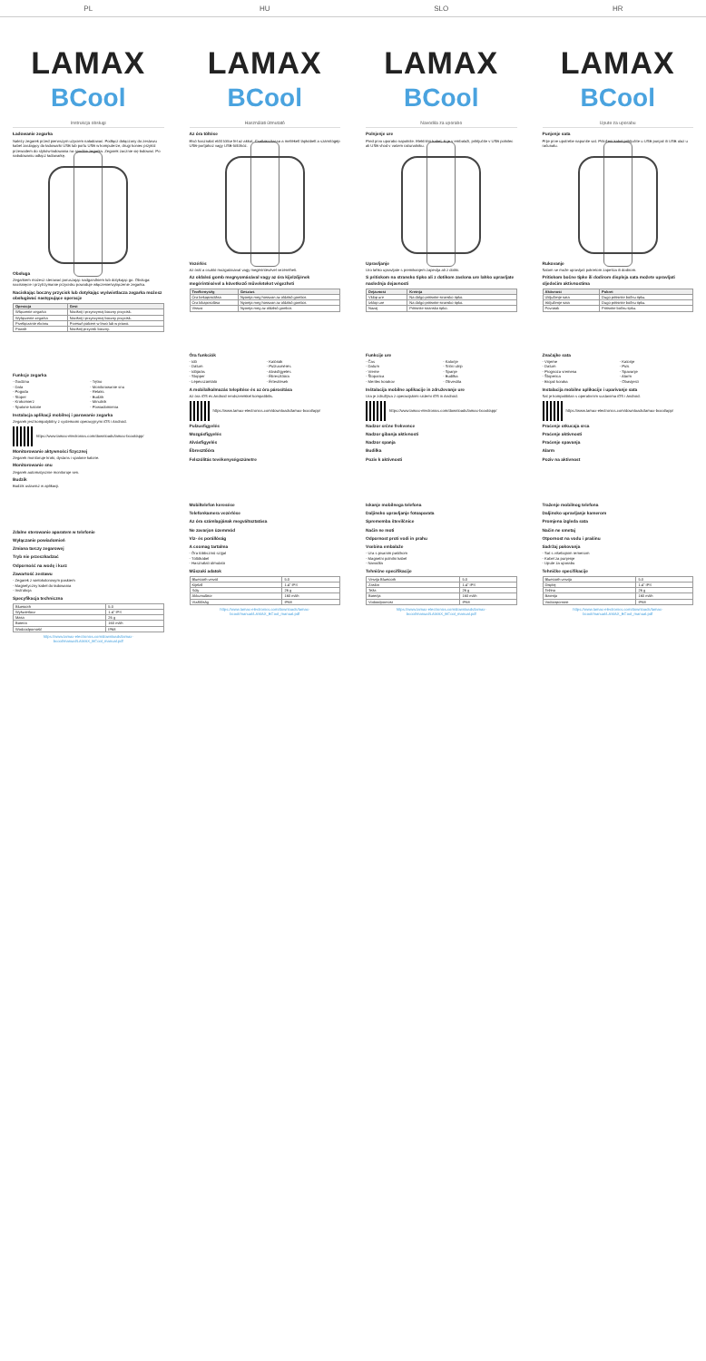PL
LAMAX
BCool
Instrukcja obsługi
Ładowanie zegarka
Należy zegarek przed pierwszym użyciem naładować. Podłącz dołączony do zestawu kabel zasilający do ładowarki USB lub portu USB w komputerze, drugi koniec przyłóż przewodem do styków ładowania na spodzie zegarka. Zegarek zacznie się ładować. Po naładowaniu odłącz ładowarkę.
Obsługa
Zegarkiem możesz sterować poruszając nadgarstkiem lub dotykając go. Obsługa: naciśnięcie i przytrzymanie przycisku powoduje włączenie/wyłączenie zegarka.
Naciskając boczny przycisk lub dotykając wyświetlacza zegarka możesz obsługiwać następujące operacje
| Operacja | Gest |
| --- | --- |
| Włączenie zegarka | Naciśnij i przytrzymaj boczny przycisk. |
| Wyłączenie zegarka | Naciśnij i przytrzymaj boczny przycisk. |
| Przełączanie ekranu | Przesuń palcem w lewo lub w prawo. |
| Powrót | Naciśnij przycisk boczny. |
Funkcje zegarka
- Godzina
- Data
- Pogoda
- Stoper
- Krokomierz
- Spalone kalorie
- Tętno
- Monitorowanie snu
- Relaks
- Budzik
- Minutnik
- Powiadomienia
Instalacja aplikacji mobilnej i parowanie zegarka
Zegarek jest kompatybilny z systemami operacyjnymi iOS i Android.
https://www.lamax-electronics.com/downloads/lamax-bcool/app/
Monitorowanie aktywności fizycznej
Zegarek monitoruje kroki, dystans i spalone kalorie.
Monitorowanie snu
Zegarek automatycznie monitoruje sen.
Budzik
Budzik ustawisz w aplikacji.
Zdalne sterowanie aparatem w telefonie
Wyłączanie powiadomień
Zmiana tarczy zegarowej
Tryb nie przeszkadzać
Odporność na wodę i kurz
Zawartość zestawu
- Zegarek z wielokolorowym paskiem
- Magnetyczny kabel do ładowania
- Instrukcja
Specyfikacja techniczna
| Bluetooth | 5.0 |
| Wyświetlacz | 1.4" IPS |
| Masa | 26 g |
| Bateria | 160 mAh |
| Wodoodporność | IP68 |
https://www.lamax-electronics.com/downloads/lamax-bcool/manual/LAMAX_BCool_manual.pdf
HU
LAMAX
BCool
Használati útmutató
Az óra töltése
Első használat előtt töltse fel az akkut. Csatlakoztassa a mellékelt tápkábelt a számítógép USB-portjához vagy USB-töltőhöz.
Vezérlés
Az órát a csukló mozgatásával vagy megérintésével vezérelheti.
Az oldalsó gomb megnyomásával vagy az óra kijelzőjének megérintésével a következő műveleteket végezheti
| Tevékenység | Gesztus |
| --- | --- |
| Óra bekapcsolása | Nyomja meg hosszan az oldalsó gombot. |
| Óra kikapcsolása | Nyomja meg hosszan az oldalsó gombot. |
| Vissza | Nyomja meg az oldalsó gombot. |
Óra funkciók
- Idő
- Dátum
- Időjárás
- Stopper
- Lépésszámláló
- Kalóriák
- Pulzusmérés
- Alvásfigyelés
- Ébresztőóra
- Értesítések
A mobilalkalmazás telepítése és az óra párosítása
Az óra iOS és Android rendszerekkel kompatibilis.
https://www.lamax-electronics.com/downloads/lamax-bcool/app/
Pulzusfigyelés
Mozgásfigyelés
Alvásfigyelés
Ébresztőóra
Felszólítás tevékenységszünetre
Mobiltelefon keresése
Telefonkamera vezérlése
Az óra számlapjának megváltoztatása
Ne zavarjon üzemmód
Víz- és porállóság
A csomag tartalma
- Óra többszínű szíjjal
- Töltőkábel
- Használati útmutató
Műszaki adatok
| Bluetooth verzió | 5.0 |
| Kijelző | 1.4" IPS |
| Súly | 26 g |
| Akkumulátor | 160 mAh |
| Vízállóság | IP68 |
https://www.lamax-electronics.com/downloads/lamax-bcool/manual/LAMAX_BCool_manual.pdf
SLO
LAMAX
BCool
Navodila za uporabo
Polnjenje ure
Pred prvo uporabo napolnite. Električni kabel, ki je v embalaži, priključite v USB polnilec ali USB vhod v vašem računalniku.
Upravljanje
Uro lahko upravljate s premikanjem zapestja ali z dotiki.
S pritiskom na stransko tipko ali z dotikom zaslona ure lahko upravljate naslednja dejavnosti
| Dejavnost | Kretnja |
| --- | --- |
| Vklop ure | Na dolgo pritisnite stransko tipko. |
| Izklop ure | Na dolgo pritisnite stransko tipko. |
| Nazaj | Pritisnite stransko tipko. |
Funkcije ure
- Čas
- Datum
- Vreme
- Štoparica
- Merilec korakov
- Kalorije
- Srčni utrip
- Spanje
- Budilka
- Obvestila
Inštalacija mobilne aplikacije in združevanje ure
Ura je združljiva z operacijskimi sistemi iOS in Android.
https://www.lamax-electronics.com/downloads/lamax-bcool/app/
Nadzor srčne frekvence
Nadzor gibanja aktivnosti
Nadzor spanja
Budilka
Poziv k aktivnosti
Iskanje mobilnega telefona
Daljinsko upravljanje fotoaparata
Sprememba številčnice
Način ne moti
Odpornost proti vodi in prahu
Vsebina embalaže
- Ura s pisanim paščkom
- Magnetni polnilni kabel
- Navodila
Tehnične specifikacije
| Verzija Bluetooth | 5.0 |
| Zaslon | 1.4" IPS |
| Teža | 26 g |
| Baterija | 160 mAh |
| Vodoodpornost | IP68 |
https://www.lamax-electronics.com/downloads/lamax-bcool/manual/LAMAX_BCool_manual.pdf
HR
LAMAX
BCool
Upute za uporabu
Punjenje sata
Prije prve upotrebe napunite sat. Priloženi kabel priključite u USB punjač ili USB ulaz u računalu.
Rukovanje
Satom se može upravljati pokretom zapešća ili dodirom.
Pritiskom bočne tipke ili dodirom displeja sata možete upravljati sljedećim aktivnostima
| Aktivnost | Pokret |
| --- | --- |
| Uključenje sata | Dugo pritisnite bočnu tipku. |
| Isključenje sata | Dugo pritisnite bočnu tipku. |
| Povratak | Pritisnite bočnu tipku. |
Značajke sata
- Vrijeme
- Datum
- Prognoza vremena
- Štoperica
- Brojač koraka
- Kalorije
- Puls
- Spavanje
- Alarm
- Obavijesti
Instalacija mobilne aplikacije i uparivanje sata
Sat je kompatibilan s operativnim sustavima iOS i Android.
https://www.lamax-electronics.com/downloads/lamax-bcool/app/
Praćenje otkucaja srca
Praćenje aktivnosti
Praćenje spavanja
Alarm
Poziv na aktivnost
Traženje mobilnog telefona
Daljinsko upravljanje kamerom
Promjena izgleda sata
Način ne smetaj
Otpornost na vodu i prašinu
Sadržaj pakovanja
- Sat s višebojnim remenom
- Kabel za punjenje
- Upute za uporabu
Tehničke specifikacije
| Bluetooth verzija | 5.0 |
| Displej | 1.4" IPS |
| Težina | 26 g |
| Baterija | 160 mAh |
| Vodootpornost | IP68 |
https://www.lamax-electronics.com/downloads/lamax-bcool/manual/LAMAX_BCool_manual.pdf